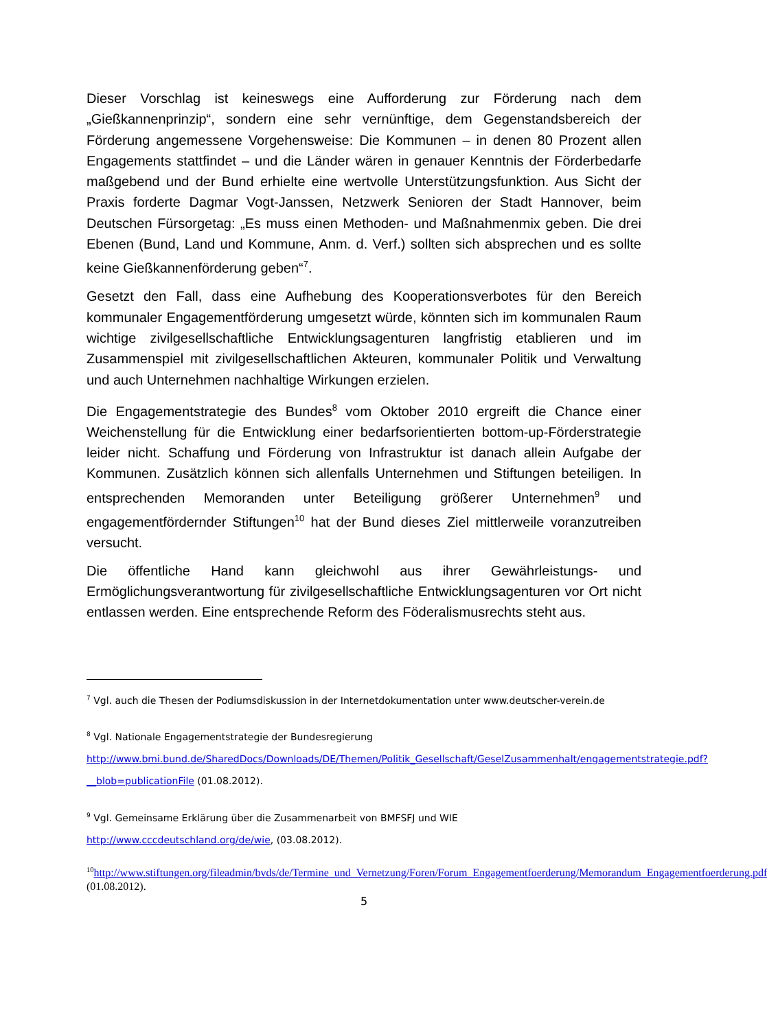Dieser Vorschlag ist keineswegs eine Aufforderung zur Förderung nach dem „Gießkannenprinzip“, sondern eine sehr vernünftige, dem Gegenstandsbereich der Förderung angemessene Vorgehensweise: Die Kommunen – in denen 80 Prozent allen Engagements stattfindet – und die Länder wären in genauer Kenntnis der Förderbedarfe maßgebend und der Bund erhielte eine wertvolle Unterstützungsfunktion. Aus Sicht der Praxis forderte Dagmar Vogt-Janssen, Netzwerk Senioren der Stadt Hannover, beim Deutschen Fürsorgetag: „Es muss einen Methoden- und Maßnahmenmix geben. Die drei Ebenen (Bund, Land und Kommune, Anm. d. Verf.) sollten sich absprechen und es sollte keine Gießkannenförderung geben“<sup>7</sup>.
Gesetzt den Fall, dass eine Aufhebung des Kooperationsverbotes für den Bereich kommunaler Engagementförderung umgesetzt würde, könnten sich im kommunalen Raum wichtige zivilgesellschaftliche Entwicklungsagenturen langfristig etablieren und im Zusammenspiel mit zivilgesellschaftlichen Akteuren, kommunaler Politik und Verwaltung und auch Unternehmen nachhaltige Wirkungen erzielen.
Die Engagementstrategie des Bundes<sup>8</sup> vom Oktober 2010 ergreift die Chance einer Weichenstellung für die Entwicklung einer bedarfsorientierten bottom-up-Förderstrategie leider nicht. Schaffung und Förderung von Infrastruktur ist danach allein Aufgabe der Kommunen. Zusätzlich können sich allenfalls Unternehmen und Stiftungen beteiligen. In entsprechenden Memoranden unter Beteiligung größerer Unternehmen<sup>9</sup> und engagementfördernder Stiftungen<sup>10</sup> hat der Bund dieses Ziel mittlerweile voranzutreiben versucht.
Die öffentliche Hand kann gleichwohl aus ihrer Gewährleistungs- und Ermöglichungsverantwortung für zivilgesellschaftliche Entwicklungsagenturen vor Ort nicht entlassen werden. Eine entsprechende Reform des Föderalismusrechts steht aus.
<sup>7</sup> Vgl. auch die Thesen der Podiumsdiskussion in der Internetdokumentation unter www.deutscher-verein.de
<sup>8</sup> Vgl. Nationale Engagementstrategie der Bundesregierung
http://www.bmi.bund.de/SharedDocs/Downloads/DE/Themen/Politik_Gesellschaft/GeselZusammenhalt/engagementstrategie.pdf?__blob=publicationFile (01.08.2012).
<sup>9</sup> Vgl. Gemeinsame Erklärung über die Zusammenarbeit von BMFSFJ und WIE
http://www.cccdeutschland.org/de/wie, (03.08.2012).
<sup>10</sup> http://www.stiftungen.org/fileadmin/bvds/de/Termine_und_Vernetzung/Foren/Forum_Engagementfoerderung/Memorandum_Engagementfoerderung.pdf (01.08.2012).
5